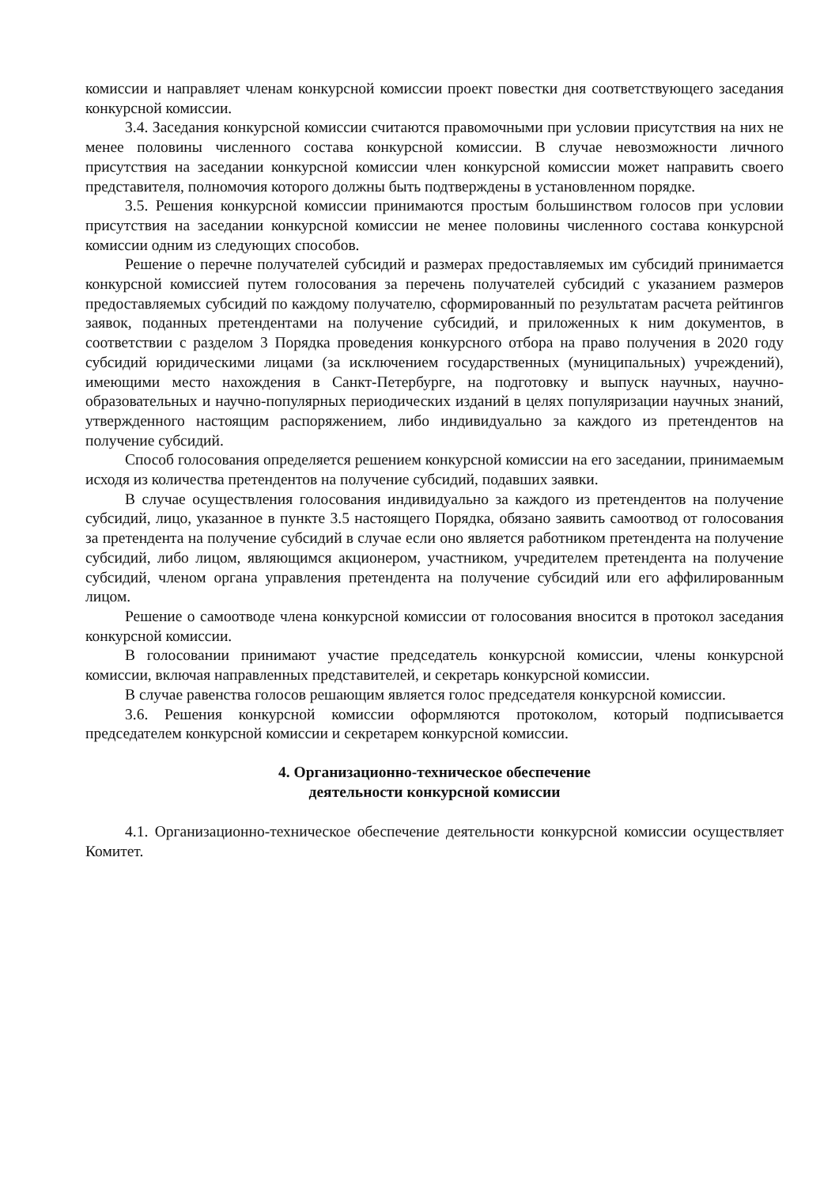комиссии и направляет членам конкурсной комиссии проект повестки дня соответствующего заседания конкурсной комиссии.
3.4. Заседания конкурсной комиссии считаются правомочными при условии присутствия на них не менее половины численного состава конкурсной комиссии. В случае невозможности личного присутствия на заседании конкурсной комиссии член конкурсной комиссии может направить своего представителя, полномочия которого должны быть подтверждены в установленном порядке.
3.5. Решения конкурсной комиссии принимаются простым большинством голосов при условии присутствия на заседании конкурсной комиссии не менее половины численного состава конкурсной комиссии одним из следующих способов.
Решение о перечне получателей субсидий и размерах предоставляемых им субсидий принимается конкурсной комиссией путем голосования за перечень получателей субсидий с указанием размеров предоставляемых субсидий по каждому получателю, сформированный по результатам расчета рейтингов заявок, поданных претендентами на получение субсидий, и приложенных к ним документов, в соответствии с разделом 3 Порядка проведения конкурсного отбора на право получения в 2020 году субсидий юридическими лицами (за исключением государственных (муниципальных) учреждений), имеющими место нахождения в Санкт-Петербурге, на подготовку и выпуск научных, научно-образовательных и научно-популярных периодических изданий в целях популяризации научных знаний, утвержденного настоящим распоряжением, либо индивидуально за каждого из претендентов на получение субсидий.
Способ голосования определяется решением конкурсной комиссии на его заседании, принимаемым исходя из количества претендентов на получение субсидий, подавших заявки.
В случае осуществления голосования индивидуально за каждого из претендентов на получение субсидий, лицо, указанное в пункте 3.5 настоящего Порядка, обязано заявить самоотвод от голосования за претендента на получение субсидий в случае если оно является работником претендента на получение субсидий, либо лицом, являющимся акционером, участником, учредителем претендента на получение субсидий, членом органа управления претендента на получение субсидий или его аффилированным лицом.
Решение о самоотводе члена конкурсной комиссии от голосования вносится в протокол заседания конкурсной комиссии.
В голосовании принимают участие председатель конкурсной комиссии, члены конкурсной комиссии, включая направленных представителей, и секретарь конкурсной комиссии.
В случае равенства голосов решающим является голос председателя конкурсной комиссии.
3.6. Решения конкурсной комиссии оформляются протоколом, который подписывается председателем конкурсной комиссии и секретарем конкурсной комиссии.
4. Организационно-техническое обеспечение
деятельности конкурсной комиссии
4.1. Организационно-техническое обеспечение деятельности конкурсной комиссии осуществляет Комитет.